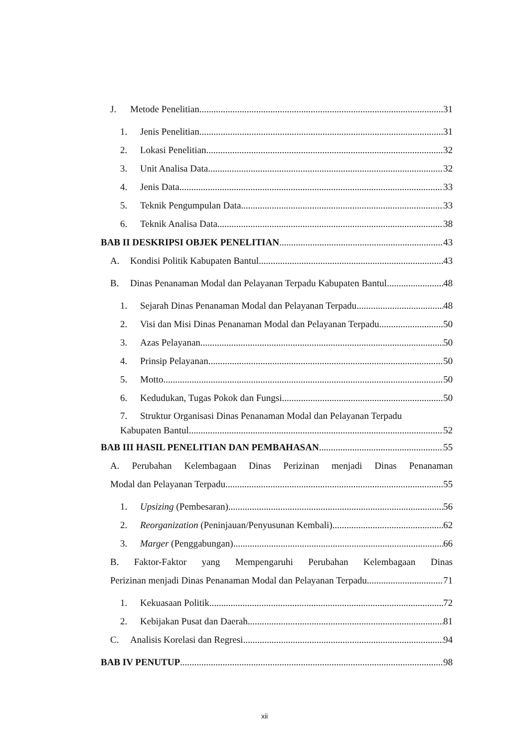J. Metode Penelitian 31
1. Jenis Penelitian 31
2. Lokasi Penelitian 32
3. Unit Analisa Data 32
4. Jenis Data 33
5. Teknik Pengumpulan Data 33
6. Teknik Analisa Data 38
BAB II DESKRIPSI OBJEK PENELITIAN 43
A. Kondisi Politik Kabupaten Bantul 43
B. Dinas Penanaman Modal dan Pelayanan Terpadu Kabupaten Bantul 48
1. Sejarah Dinas Penanaman Modal dan Pelayanan Terpadu 48
2. Visi dan Misi Dinas Penanaman Modal dan Pelayanan Terpadu 50
3. Azas Pelayanan 50
4. Prinsip Pelayanan 50
5. Motto 50
6. Kedudukan, Tugas Pokok dan Fungsi 50
7. Struktur Organisasi Dinas Penanaman Modal dan Pelayanan Terpadu
Kabupaten Bantul 52
BAB III HASIL PENELITIAN DAN PEMBAHASAN 55
A. Perubahan Kelembagaan Dinas Perizinan menjadi Dinas Penanaman
Modal dan Pelayanan Terpadu 55
1. Upsizing (Pembesaran) 56
2. Reorganization (Peninjauan/Penyusunan Kembali) 62
3. Marger (Penggabungan) 66
B. Faktor-Faktor yang Mempengaruhi Perubahan Kelembagaan Dinas
Perizinan menjadi Dinas Penanaman Modal dan Pelayanan Terpadu 71
1. Kekuasaan Politik 72
2. Kebijakan Pusat dan Daerah 81
C. Analisis Korelasi dan Regresi 94
BAB IV PENUTUP 98
xii